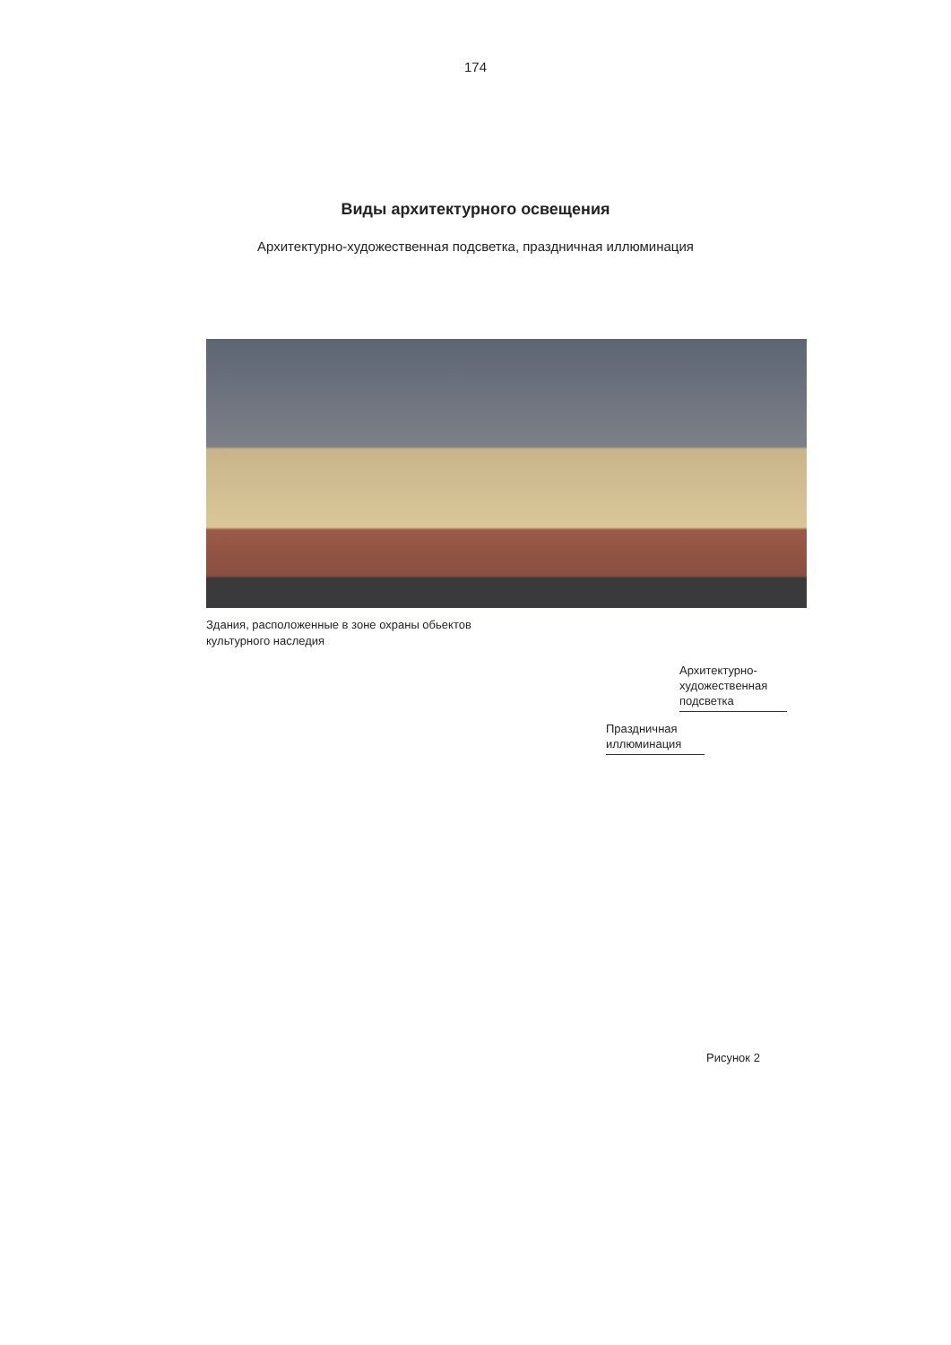174
Виды архитектурного освещения
Архитектурно-художественная подсветка, праздничная иллюминация
Здания, расположенные в зоне охраны обьектов культурного наследия
Архитектурно-художественная подсветка
Праздничная иллюминация
Рисунок 2